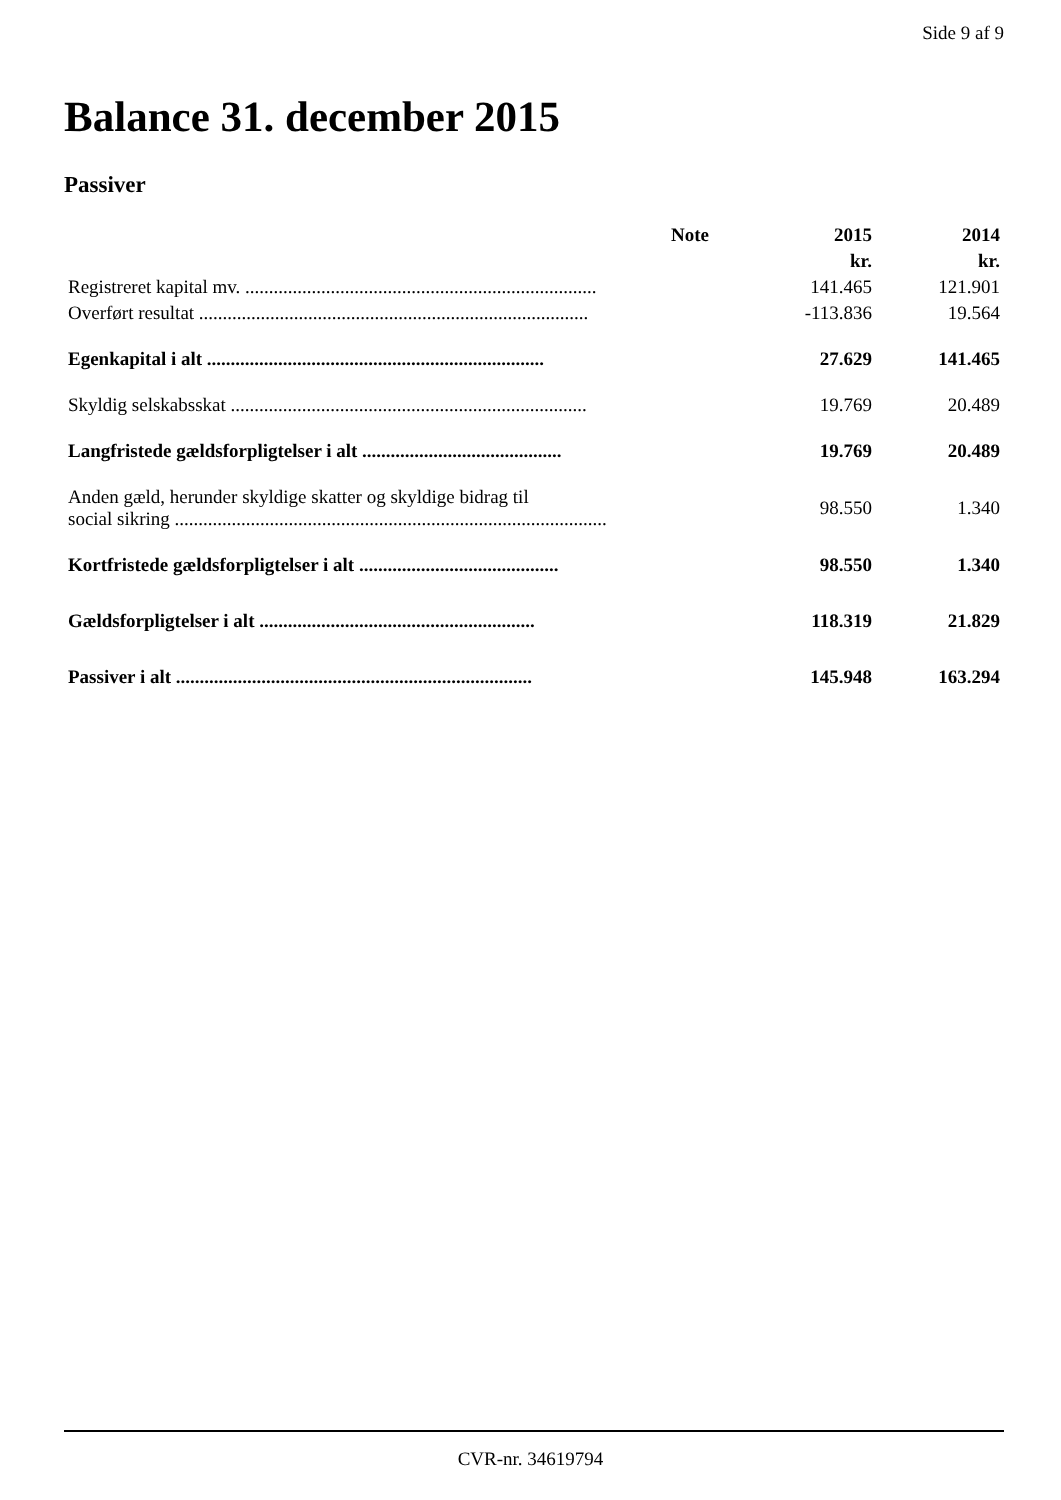Side 9 af 9
Balance 31. december 2015
Passiver
| | Note | 2015 | 2014 |
| --- | --- | --- | --- |
| | | kr. | kr. |
| Registreret kapital mv. .......................................................................... | | 141.465 | 121.901 |
| Overført resultat .................................................................................. | | -113.836 | 19.564 |
| Egenkapital i alt ....................................................................... | | 27.629 | 141.465 |
| Skyldig selskabsskat ........................................................................... | | 19.769 | 20.489 |
| Langfristede gældsforpligtelser i alt .......................................... | | 19.769 | 20.489 |
| Anden gæld, herunder skyldige skatter og skyldige bidrag til social sikring ........................................................................................... | | 98.550 | 1.340 |
| Kortfristede gældsforpligtelser i alt .......................................... | | 98.550 | 1.340 |
| Gældsforpligtelser i alt .......................................................... | | 118.319 | 21.829 |
| Passiver i alt ........................................................................... | | 145.948 | 163.294 |
CVR-nr. 34619794